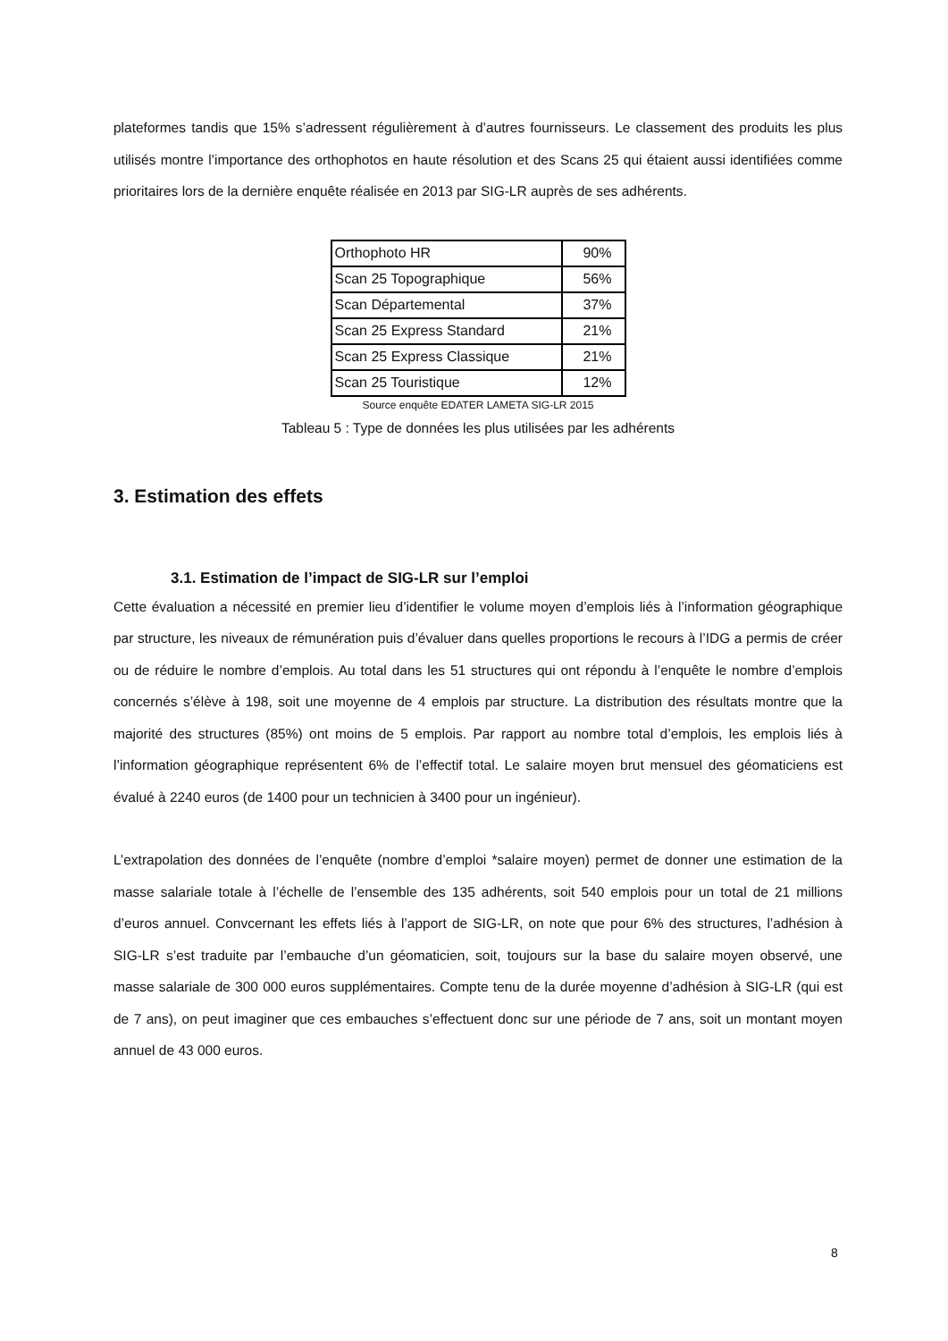plateformes tandis que 15% s’adressent régulièrement à d’autres fournisseurs. Le classement des produits les plus utilisés montre l’importance des orthophotos en haute résolution et des Scans 25 qui étaient aussi identifiées comme prioritaires lors de la dernière enquête réalisée en 2013 par SIG-LR auprès de ses adhérents.
| Orthophoto HR | 90% |
| Scan 25 Topographique | 56% |
| Scan Départemental | 37% |
| Scan 25 Express Standard | 21% |
| Scan 25 Express Classique | 21% |
| Scan 25 Touristique | 12% |
Source enquête EDATER LAMETA SIG-LR 2015
Tableau 5 : Type de données les plus utilisées par les adhérents
3. Estimation des effets
3.1. Estimation de l’impact de SIG-LR sur l’emploi
Cette évaluation a nécessité en premier lieu d’identifier le volume moyen d’emplois liés à l’information géographique par structure, les niveaux de rémunération puis d’évaluer dans quelles proportions le recours à l’IDG a permis de créer ou de réduire le nombre d’emplois. Au total dans les 51 structures qui ont répondu à l’enquête le nombre d’emplois concernés s’élève à 198, soit une moyenne de 4 emplois par structure. La distribution des résultats montre que la majorité des structures (85%) ont moins de 5 emplois. Par rapport au nombre total d’emplois, les emplois liés à l’information géographique représentent 6% de l’effectif total. Le salaire moyen brut mensuel des géomaticiens est évalué à 2240 euros (de 1400 pour un technicien à 3400 pour un ingénieur).
L’extrapolation des données de l’enquête (nombre d’emploi *salaire moyen) permet de donner une estimation de la masse salariale totale à l’échelle de l’ensemble des 135 adhérents, soit 540 emplois pour un total de 21 millions d’euros annuel. Convcernant les effets liés à l’apport de SIG-LR, on note que pour 6% des structures, l’adhésion à SIG-LR s’est traduite par l’embauche d’un géomaticien, soit, toujours sur la base du salaire moyen observé, une masse salariale de 300 000 euros supplémentaires. Compte tenu de la durée moyenne d’adhésion à SIG-LR (qui est de 7 ans), on peut imaginer que ces embauches s’effectuent donc sur une période de 7 ans, soit un montant moyen annuel de 43 000 euros.
8